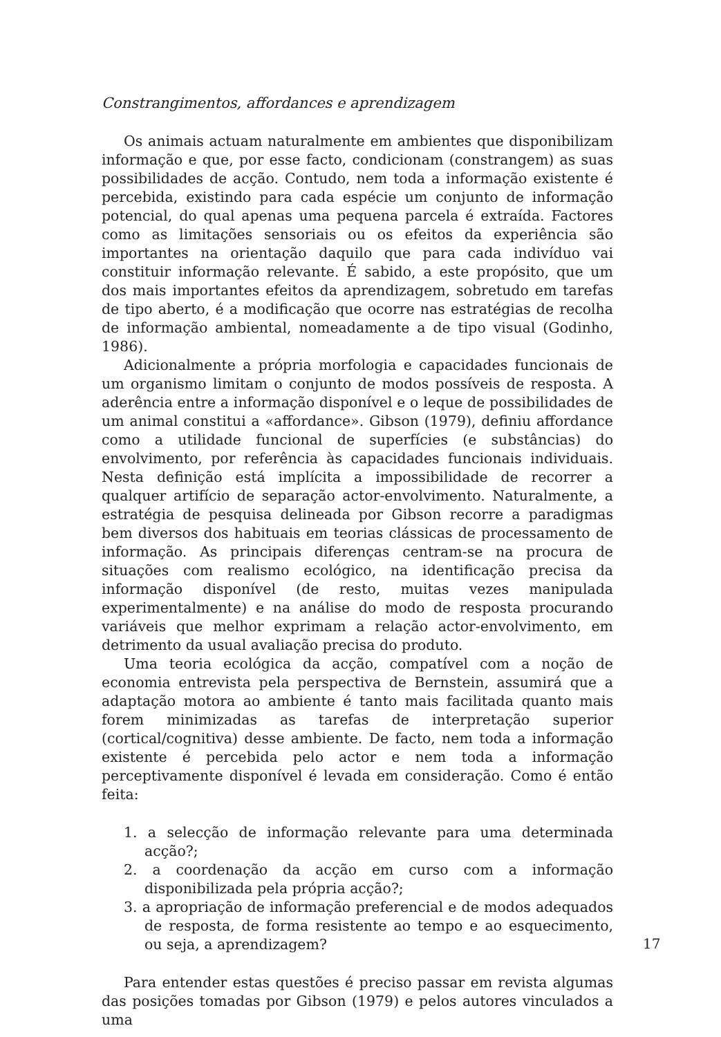Constrangimentos, affordances e aprendizagem
Os animais actuam naturalmente em ambientes que disponibilizam informação e que, por esse facto, condicionam (constrangem) as suas possibilidades de acção. Contudo, nem toda a informação existente é percebida, existindo para cada espécie um conjunto de informação potencial, do qual apenas uma pequena parcela é extraída. Factores como as limitações sensoriais ou os efeitos da experiência são importantes na orientação daquilo que para cada indivíduo vai constituir informação relevante. É sabido, a este propósito, que um dos mais importantes efeitos da aprendizagem, sobretudo em tarefas de tipo aberto, é a modificação que ocorre nas estratégias de recolha de informação ambiental, nomeadamente a de tipo visual (Godinho, 1986).
Adicionalmente a própria morfologia e capacidades funcionais de um organismo limitam o conjunto de modos possíveis de resposta. A aderência entre a informação disponível e o leque de possibilidades de um animal constitui a «affordance». Gibson (1979), definiu affordance como a utilidade funcional de superfícies (e substâncias) do envolvimento, por referência às capacidades funcionais individuais. Nesta definição está implícita a impossibilidade de recorrer a qualquer artifício de separação actor-envolvimento. Naturalmente, a estratégia de pesquisa delineada por Gibson recorre a paradigmas bem diversos dos habituais em teorias clássicas de processamento de informação. As principais diferenças centram-se na procura de situações com realismo ecológico, na identificação precisa da informação disponível (de resto, muitas vezes manipulada experimentalmente) e na análise do modo de resposta procurando variáveis que melhor exprimam a relação actor-envolvimento, em detrimento da usual avaliação precisa do produto.
Uma teoria ecológica da acção, compatível com a noção de economia entrevista pela perspectiva de Bernstein, assumirá que a adaptação motora ao ambiente é tanto mais facilitada quanto mais forem minimizadas as tarefas de interpretação superior (cortical/cognitiva) desse ambiente. De facto, nem toda a informação existente é percebida pelo actor e nem toda a informação perceptivamente disponível é levada em consideração. Como é então feita:
1. a selecção de informação relevante para uma determinada acção?;
2. a coordenação da acção em curso com a informação disponibilizada pela própria acção?;
3. a apropriação de informação preferencial e de modos adequados de resposta, de forma resistente ao tempo e ao esquecimento, ou seja, a aprendizagem?
Para entender estas questões é preciso passar em revista algumas das posições tomadas por Gibson (1979) e pelos autores vinculados a uma
17